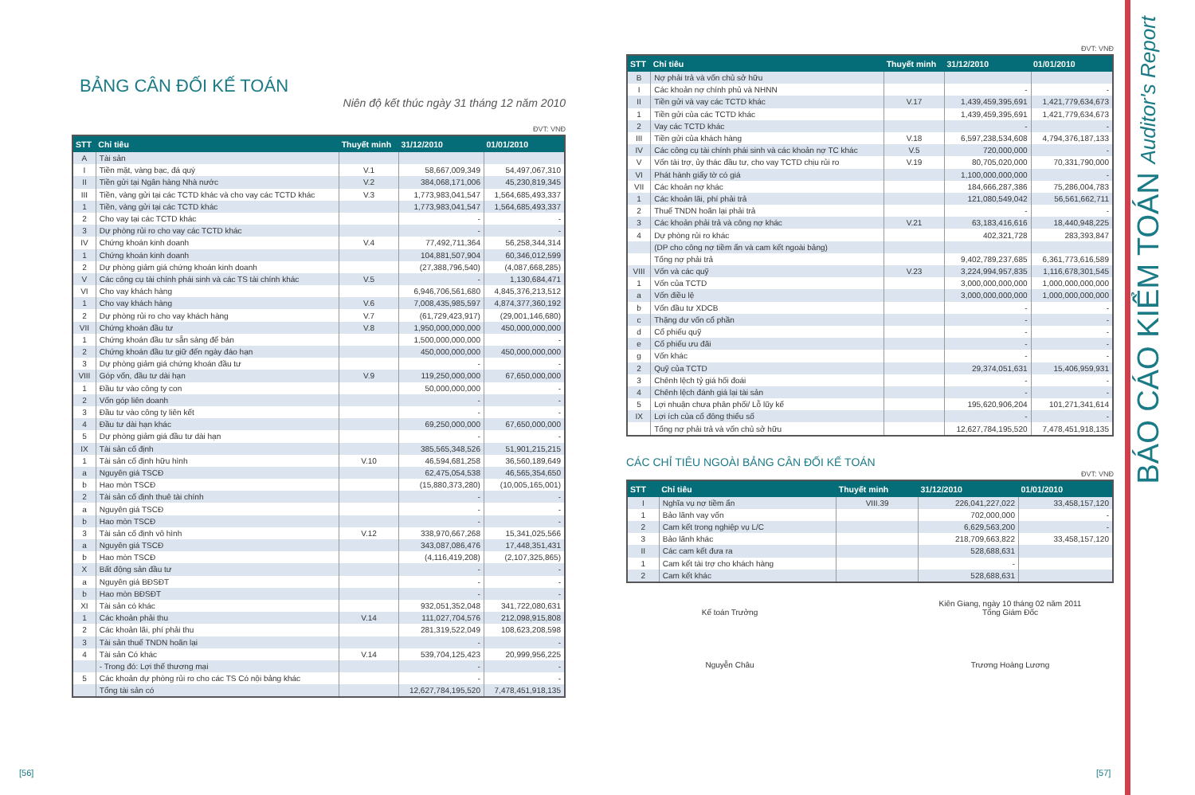BẢNG CÂN ĐỐI KẾ TOÁN
Niên độ kết thúc ngày 31 tháng 12 năm 2010
ĐVT: VNĐ
| STT | Chỉ tiêu | Thuyết minh | 31/12/2010 | 01/01/2010 |
| --- | --- | --- | --- | --- |
| A | Tài sản | | | |
| I | Tiền mặt, vàng bạc, đá quý | V.1 | 58,667,009,349 | 54,497,067,310 |
| II | Tiền gửi tại Ngân hàng Nhà nước | V.2 | 384,068,171,006 | 45,230,819,345 |
| III | Tiền, vàng gửi tại các TCTD khác và cho vay các TCTD khác | V.3 | 1,773,983,041,547 | 1,564,685,493,337 |
| 1 | Tiền, vàng gửi tại các TCTD khác | | 1,773,983,041,547 | 1,564,685,493,337 |
| 2 | Cho vay tại các TCTD khác | | - | - |
| 3 | Dự phòng rủi ro cho vay các TCTD khác | | - | - |
| IV | Chứng khoán kinh doanh | V.4 | 77,492,711,364 | 56,258,344,314 |
| 1 | Chứng khoán kinh doanh | | 104,881,507,904 | 60,346,012,599 |
| 2 | Dự phòng giảm giá chứng khoán kinh doanh | | (27,388,796,540) | (4,087,668,285) |
| V | Các công cụ tài chính phái sinh và các TS tài chính khác | V.5 | - | 1,130,684,471 |
| VI | Cho vay khách hàng | | 6,946,706,561,680 | 4,845,376,213,512 |
| 1 | Cho vay khách hàng | V.6 | 7,008,435,985,597 | 4,874,377,360,192 |
| 2 | Dự phòng rủi ro cho vay khách hàng | V.7 | (61,729,423,917) | (29,001,146,680) |
| VII | Chứng khoán đầu tư | V.8 | 1,950,000,000,000 | 450,000,000,000 |
| 1 | Chứng khoán đầu tư sẵn sàng để bán | | 1,500,000,000,000 | - |
| 2 | Chứng khoán đầu tư giữ đến ngày đáo hạn | | 450,000,000,000 | 450,000,000,000 |
| 3 | Dự phòng giảm giá chứng khoán đầu tư | | - | - |
| VIII | Góp vốn, đầu tư dài hạn | V.9 | 119,250,000,000 | 67,650,000,000 |
| 1 | Đầu tư vào công ty con | | 50,000,000,000 | - |
| 2 | Vốn góp liên doanh | | - | - |
| 3 | Đầu tư vào công ty liên kết | | - | - |
| 4 | Đầu tư dài hạn khác | | 69,250,000,000 | 67,650,000,000 |
| 5 | Dự phòng giảm giá đầu tư dài hạn | | - | - |
| IX | Tài sản cố định | | 385,565,348,526 | 51,901,215,215 |
| 1 | Tài sản cố định hữu hình | V.10 | 46,594,681,258 | 36,560,189,649 |
| a | Nguyên giá TSCĐ | | 62,475,054,538 | 46,565,354,650 |
| b | Hao mòn TSCĐ | | (15,880,373,280) | (10,005,165,001) |
| 2 | Tài sản cố định thuê tài chính | | - | - |
| a | Nguyên giá TSCĐ | | - | - |
| b | Hao mòn TSCĐ | | - | - |
| 3 | Tài sản cố định vô hình | V.12 | 338,970,667,268 | 15,341,025,566 |
| a | Nguyên giá TSCĐ | | 343,087,086,476 | 17,448,351,431 |
| b | Hao mòn TSCĐ | | (4,116,419,208) | (2,107,325,865) |
| X | Bất động sản đầu tư | | - | - |
| a | Nguyên giá BĐSĐT | | - | - |
| b | Hao mòn BĐSĐT | | - | - |
| XI | Tài sản có khác | | 932,051,352,048 | 341,722,080,631 |
| 1 | Các khoản phải thu | V.14 | 111,027,704,576 | 212,098,915,808 |
| 2 | Các khoản lãi, phí phải thu | | 281,319,522,049 | 108,623,208,598 |
| 3 | Tài sản thuế TNDN hoãn lại | | - | - |
| 4 | Tài sản Có khác | V.14 | 539,704,125,423 | 20,999,956,225 |
| | - Trong đó: Lợi thế thương mại | | - | - |
| 5 | Các khoản dự phòng rủi ro cho các TS Có nội bảng khác | | - | - |
| | Tổng tài sản có | | 12,627,784,195,520 | 7,478,451,918,135 |
ĐVT: VNĐ
| STT | Chỉ tiêu | Thuyết minh | 31/12/2010 | 01/01/2010 |
| --- | --- | --- | --- | --- |
| B | Nợ phải trả và vốn chủ sở hữu | | | |
| I | Các khoản nợ chính phủ và NHNN | | - | - |
| II | Tiền gửi và vay các TCTD khác | V.17 | 1,439,459,395,691 | 1,421,779,634,673 |
| 1 | Tiền gửi của các TCTD khác | | 1,439,459,395,691 | 1,421,779,634,673 |
| 2 | Vay các TCTD khác | | - | - |
| III | Tiền gửi của khách hàng | V.18 | 6,597,238,534,608 | 4,794,376,187,133 |
| IV | Các công cụ tài chính phái sinh và các khoản nợ TC khác | V.5 | 720,000,000 | - |
| V | Vốn tài trợ, ủy thác đầu tư, cho vay TCTD chịu rủi ro | V.19 | 80,705,020,000 | 70,331,790,000 |
| VI | Phát hành giấy tờ có giá | | 1,100,000,000,000 | - |
| VII | Các khoản nợ khác | | 184,666,287,386 | 75,286,004,783 |
| 1 | Các khoản lãi, phí phải trả | | 121,080,549,042 | 56,561,662,711 |
| 2 | Thuế TNDN hoãn lại phải trả | | - | - |
| 3 | Các khoản phải trả và công nợ khác | V.21 | 63,183,416,616 | 18,440,948,225 |
| 4 | Dự phòng rủi ro khác | | 402,321,728 | 283,393,847 |
| | (DP cho công nợ tiềm ẩn và cam kết ngoài bảng) | | | |
| | Tổng nợ phải trả | | 9,402,789,237,685 | 6,361,773,616,589 |
| VIII | Vốn và các quỹ | V.23 | 3,224,994,957,835 | 1,116,678,301,545 |
| 1 | Vốn của TCTD | | 3,000,000,000,000 | 1,000,000,000,000 |
| a | Vốn điều lệ | | 3,000,000,000,000 | 1,000,000,000,000 |
| b | Vốn đầu tư XDCB | | - | - |
| c | Thặng dư vốn cổ phần | | - | - |
| d | Cổ phiếu quỹ | | - | - |
| e | Cổ phiếu ưu đãi | | - | - |
| g | Vốn khác | | - | - |
| 2 | Quỹ của TCTD | | 29,374,051,631 | 15,406,959,931 |
| 3 | Chênh lệch tỷ giá hối đoái | | - | - |
| 4 | Chênh lệch đánh giá lại tài sản | | - | - |
| 5 | Lợi nhuận chưa phân phối/ Lỗ lũy kế | | 195,620,906,204 | 101,271,341,614 |
| IX | Lợi ích của cổ đông thiểu số | | - | - |
| | Tổng nợ phải trả và vốn chủ sở hữu | | 12,627,784,195,520 | 7,478,451,918,135 |
CÁC CHỈ TIÊU NGOÀI BẢNG CÂN ĐỐI KẾ TOÁN
ĐVT: VNĐ
| STT | Chỉ tiêu | Thuyết minh | 31/12/2010 | 01/01/2010 |
| --- | --- | --- | --- | --- |
| I | Nghĩa vụ nợ tiềm ẩn | VIII.39 | 226,041,227,022 | 33,458,157,120 |
| 1 | Bảo lãnh vay vốn | | 702,000,000 | - |
| 2 | Cam kết trong nghiệp vụ L/C | | 6,629,563,200 | - |
| 3 | Bảo lãnh khác | | 218,709,663,822 | 33,458,157,120 |
| II | Các cam kết đưa ra | | 528,688,631 | |
| 1 | Cam kết tài trợ cho khách hàng | | - | |
| 2 | Cam kết khác | | 528,688,631 | |
Kế toán Trưởng
Nguyễn Châu
Kiên Giang, ngày 10 tháng 02 năm 2011
Tổng Giám Đốc
Trương Hoàng Lương
BÁO CÁO KIỂM TOÁN Auditor's Report
[56] [57]